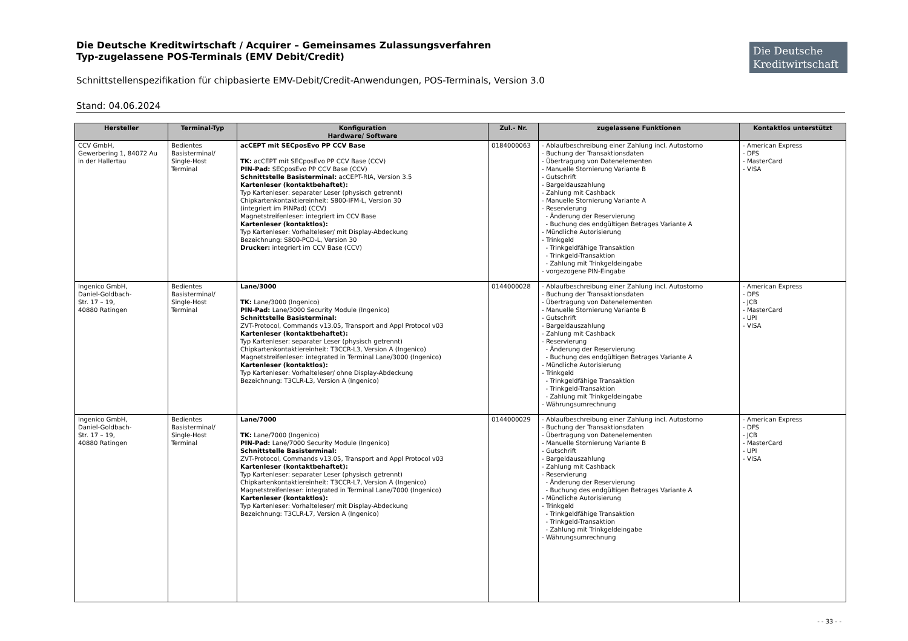Die Deutsche Kreditwirtschaft / Acquirer – Gemeinsames Zulassungsverfahren
Typ-zugelassene POS-Terminals (EMV Debit/Credit)
Schnittstellenspezifikation für chipbasierte EMV-Debit/Credit-Anwendungen, POS-Terminals, Version 3.0
Stand: 04.06.2024
Die Deutsche Kreditwirtschaft
| Hersteller | Terminal-Typ | Konfiguration Hardware/ Software | Zul.- Nr. | zugelassene Funktionen | Kontaktlos unterstützt |
| --- | --- | --- | --- | --- | --- |
| CCV GmbH, Gewerbering 1, 84072 Au in der Hallertau | Bedientes Basisterminal/ Single-Host Terminal | acCEPT mit SECposEvo PP CCV Base TK: acCEPT mit SECposEvo PP CCV Base (CCV) PIN-Pad: SECposEvo PP CCV Base (CCV) Schnittstelle Basisterminal: acCEPT-RIA, Version 3.5 Kartenleser (kontaktbehaftet): Typ Kartenleser: separater Leser (physisch getrennt) Chipkartenkontaktiereinheit: S800-IFM-L, Version 30 (integriert im PINPad) (CCV) Magnetstreifenleser: integriert im CCV Base Kartenleser (kontaktlos): Typ Kartenleser: Vorhalteleser/ mit Display-Abdeckung Bezeichnung: S800-PCD-L, Version 30 Drucker: integriert im CCV Base (CCV) | 0184000063 | - Ablaufbeschreibung einer Zahlung incl. Autostorno - Buchung der Transaktionsdaten - Übertragung von Datenelementen - Manuelle Stornierung Variante B - Gutschrift - Bargeldauszahlung - Zahlung mit Cashback - Manuelle Stornierung Variante A - Reservierung - Änderung der Reservierung - Buchung des endgültigen Betrages Variante A - Mündliche Autorisierung - Trinkgeld - Trinkgeldfähige Transaktion - Trinkgeld-Transaktion - Zahlung mit Trinkgeldeingabe - vorgezogene PIN-Eingabe | - American Express - DFS - MasterCard - VISA |
| Ingenico GmbH, Daniel-Goldbach- Str. 17 – 19, 40880 Ratingen | Bedientes Basisterminal/ Single-Host Terminal | Lane/3000 TK: Lane/3000 (Ingenico) PIN-Pad: Lane/3000 Security Module (Ingenico) Schnittstelle Basisterminal: ZVT-Protocol, Commands v13.05, Transport and Appl Protocol v03 Kartenleser (kontaktbehaftet): Typ Kartenleser: separater Leser (physisch getrennt) Chipkartenkontaktiereinheit: T3CCR-L3, Version A (Ingenico) Magnetstreifenleser: integrated in Terminal Lane/3000 (Ingenico) Kartenleser (kontaktlos): Typ Kartenleser: Vorhalteleser/ ohne Display-Abdeckung Bezeichnung: T3CLR-L3, Version A (Ingenico) | 0144000028 | - Ablaufbeschreibung einer Zahlung incl. Autostorno - Buchung der Transaktionsdaten - Übertragung von Datenelementen - Manuelle Stornierung Variante B - Gutschrift - Bargeldauszahlung - Zahlung mit Cashback - Reservierung - Änderung der Reservierung - Buchung des endgültigen Betrages Variante A - Mündliche Autorisierung - Trinkgeld - Trinkgeldfähige Transaktion - Trinkgeld-Transaktion - Zahlung mit Trinkgeldeingabe - Währungsumrechnung | - American Express - DFS - JCB - MasterCard - UPI - VISA |
| Ingenico GmbH, Daniel-Goldbach- Str. 17 – 19, 40880 Ratingen | Bedientes Basisterminal/ Single-Host Terminal | Lane/7000 TK: Lane/7000 (Ingenico) PIN-Pad: Lane/7000 Security Module (Ingenico) Schnittstelle Basisterminal: ZVT-Protocol, Commands v13.05, Transport and Appl Protocol v03 Kartenleser (kontaktbehaftet): Typ Kartenleser: separater Leser (physisch getrennt) Chipkartenkontaktiereinheit: T3CCR-L7, Version A (Ingenico) Magnetstreifenleser: integrated in Terminal Lane/7000 (Ingenico) Kartenleser (kontaktlos): Typ Kartenleser: Vorhalteleser/ mit Display-Abdeckung Bezeichnung: T3CLR-L7, Version A (Ingenico) | 0144000029 | - Ablaufbeschreibung einer Zahlung incl. Autostorno - Buchung der Transaktionsdaten - Übertragung von Datenelementen - Manuelle Stornierung Variante B - Gutschrift - Bargeldauszahlung - Zahlung mit Cashback - Reservierung - Änderung der Reservierung - Buchung des endgültigen Betrages Variante A - Mündliche Autorisierung - Trinkgeld - Trinkgeldfähige Transaktion - Trinkgeld-Transaktion - Zahlung mit Trinkgeldeingabe - Währungsumrechnung | - American Express - DFS - JCB - MasterCard - UPI - VISA |
- - 33 - -